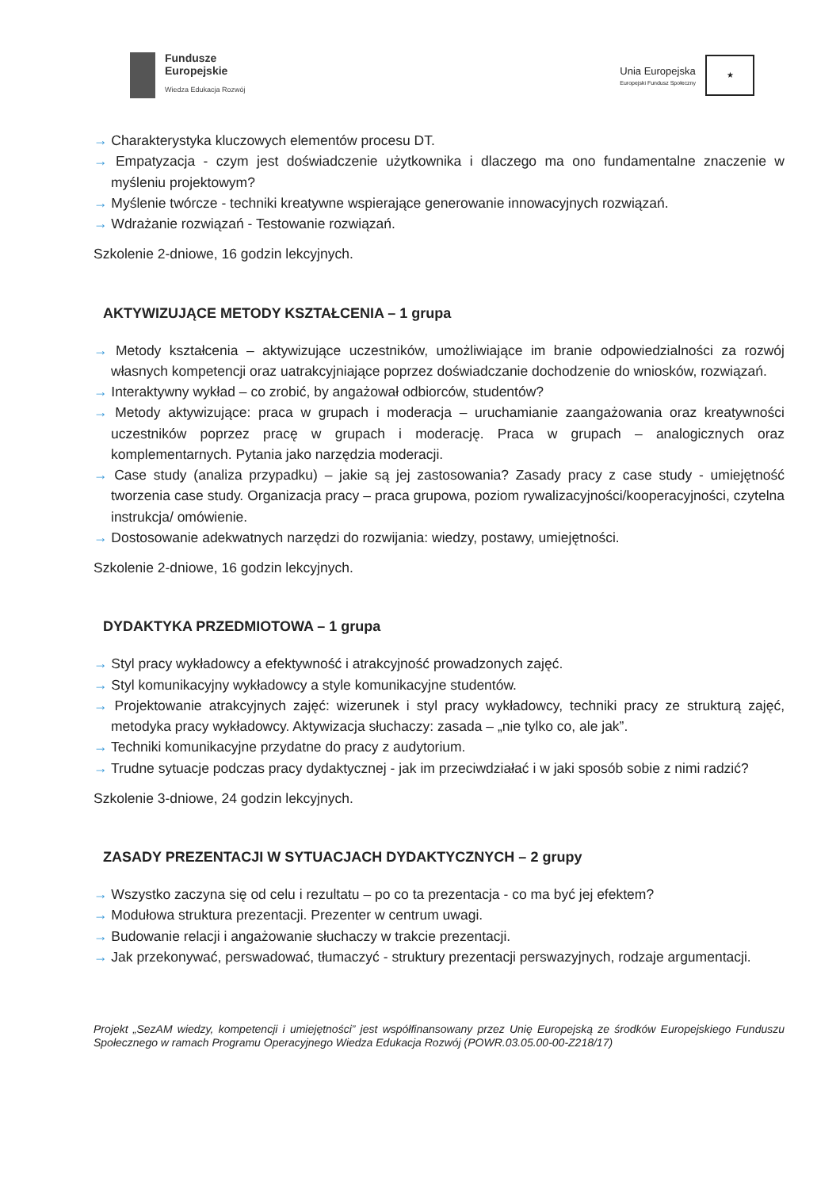Fundusze
Europejskie
Wiedza Edukacja Rozwój
Unia Europejska
Europejski Fundusz Społeczny
★
→ Charakterystyka kluczowych elementów procesu DT.
→ Empatyzacja - czym jest doświadczenie użytkownika i dlaczego ma ono fundamentalne znaczenie w myśleniu projektowym?
→ Myślenie twórcze - techniki kreatywne wspierające generowanie innowacyjnych rozwiązań.
→ Wdrażanie rozwiązań - Testowanie rozwiązań.
Szkolenie 2-dniowe, 16 godzin lekcyjnych.
AKTYWIZUJĄCE METODY KSZTAŁCENIA – 1 grupa
→ Metody kształcenia – aktywizujące uczestników, umożliwiające im branie odpowiedzialności za rozwój własnych kompetencji oraz uatrakcyjniające poprzez doświadczanie dochodzenie do wniosków, rozwiązań.
→ Interaktywny wykład – co zrobić, by angażował odbiorców, studentów?
→ Metody aktywizujące: praca w grupach i moderacja – uruchamianie zaangażowania oraz kreatywności uczestników poprzez pracę w grupach i moderację. Praca w grupach – analogicznych oraz komplementarnych. Pytania jako narzędzia moderacji.
→ Case study (analiza przypadku) – jakie są jej zastosowania? Zasady pracy z case study - umiejętność tworzenia case study. Organizacja pracy – praca grupowa, poziom rywalizacyjności/kooperacyjności, czytelna instrukcja/ omówienie.
→ Dostosowanie adekwatnych narzędzi do rozwijania: wiedzy, postawy, umiejętności.
Szkolenie 2-dniowe, 16 godzin lekcyjnych.
DYDAKTYKA PRZEDMIOTOWA – 1 grupa
→ Styl pracy wykładowcy a efektywność i atrakcyjność prowadzonych zajęć.
→ Styl komunikacyjny wykładowcy a style komunikacyjne studentów.
→ Projektowanie atrakcyjnych zajęć: wizerunek i styl pracy wykładowcy, techniki pracy ze strukturą zajęć, metodyka pracy wykładowcy. Aktywizacja słuchaczy: zasada – „nie tylko co, ale jak”.
→ Techniki komunikacyjne przydatne do pracy z audytorium.
→ Trudne sytuacje podczas pracy dydaktycznej - jak im przeciwdziałać i w jaki sposób sobie z nimi radzić?
Szkolenie 3-dniowe, 24 godzin lekcyjnych.
ZASADY PREZENTACJI W SYTUACJACH DYDAKTYCZNYCH – 2 grupy
→ Wszystko zaczyna się od celu i rezultatu – po co ta prezentacja - co ma być jej efektem?
→ Modułowa struktura prezentacji. Prezenter w centrum uwagi.
→ Budowanie relacji i angażowanie słuchaczy w trakcie prezentacji.
→ Jak przekonywać, perswadować, tłumaczyć - struktury prezentacji perswazyjnych, rodzaje argumentacji.
Projekt „SezAM wiedzy, kompetencji i umiejętności” jest współfinansowany przez Unię Europejską ze środków Europejskiego Funduszu Społecznego w ramach Programu Operacyjnego Wiedza Edukacja Rozwój (POWR.03.05.00-00-Z218/17)